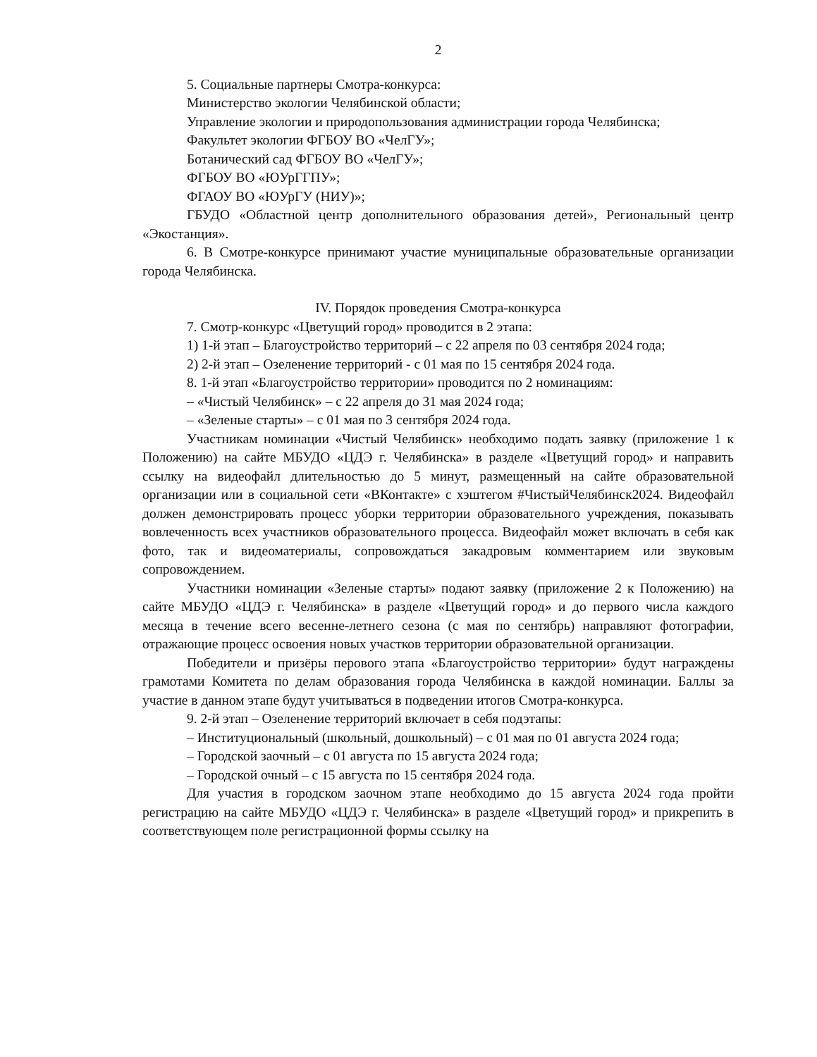2
5. Социальные партнеры Смотра-конкурса:
Министерство экологии Челябинской области;
Управление экологии и природопользования администрации города Челябинска;
Факультет экологии ФГБОУ ВО «ЧелГУ»;
Ботанический сад ФГБОУ ВО «ЧелГУ»;
ФГБОУ ВО «ЮУрГГПУ»;
ФГАОУ ВО «ЮУрГУ (НИУ)»;
ГБУДО «Областной центр дополнительного образования детей», Региональный центр «Экостанция».
6. В Смотре-конкурсе принимают участие муниципальные образовательные организации города Челябинска.
IV. Порядок проведения Смотра-конкурса
7. Смотр-конкурс «Цветущий город» проводится в 2 этапа:
1) 1-й этап – Благоустройство территорий – с 22 апреля по 03 сентября 2024 года;
2) 2-й этап – Озеленение территорий - с 01 мая по 15 сентября 2024 года.
8. 1-й этап «Благоустройство территории» проводится по 2 номинациям:
– «Чистый Челябинск» – с 22 апреля до 31 мая 2024 года;
– «Зеленые старты» – с 01 мая по 3 сентября 2024 года.
Участникам номинации «Чистый Челябинск» необходимо подать заявку (приложение 1 к Положению) на сайте МБУДО «ЦДЭ г. Челябинска» в разделе «Цветущий город» и направить ссылку на видеофайл длительностью до 5 минут, размещенный на сайте образовательной организации или в социальной сети «ВКонтакте» с хэштегом #ЧистыйЧелябинск2024. Видеофайл должен демонстрировать процесс уборки территории образовательного учреждения, показывать вовлеченность всех участников образовательного процесса. Видеофайл может включать в себя как фото, так и видеоматериалы, сопровождаться закадровым комментарием или звуковым сопровождением.
Участники номинации «Зеленые старты» подают заявку (приложение 2 к Положению) на сайте МБУДО «ЦДЭ г. Челябинска» в разделе «Цветущий город» и до первого числа каждого месяца в течение всего весенне-летнего сезона (с мая по сентябрь) направляют фотографии, отражающие процесс освоения новых участков территории образовательной организации.
Победители и призёры перового этапа «Благоустройство территории» будут награждены грамотами Комитета по делам образования города Челябинска в каждой номинации. Баллы за участие в данном этапе будут учитываться в подведении итогов Смотра-конкурса.
9. 2-й этап – Озеленение территорий включает в себя подэтапы:
– Институциональный (школьный, дошкольный) – с 01 мая по 01 августа 2024 года;
– Городской заочный – с 01 августа по 15 августа 2024 года;
– Городской очный – с 15 августа по 15 сентября 2024 года.
Для участия в городском заочном этапе необходимо до 15 августа 2024 года пройти регистрацию на сайте МБУДО «ЦДЭ г. Челябинска» в разделе «Цветущий город» и прикрепить в соответствующем поле регистрационной формы ссылку на